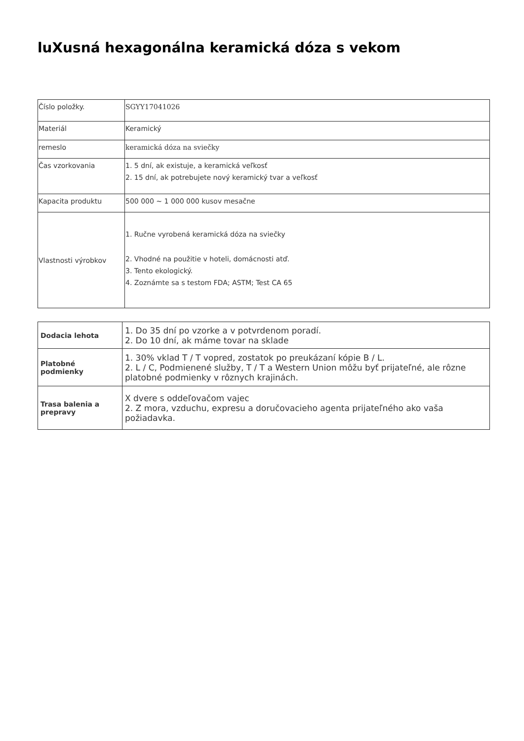luXusná hexagonálna keramická dóza s vekom
| Číslo položky. | SGYY17041026 |
| Materiál | Keramický |
| remeslo | keramická dóza na sviečky |
| Čas vzorkovania | 1. 5 dní, ak existuje, a keramická veľkosť 2. 15 dní, ak potrebujete nový keramický tvar a veľkosť |
| Kapacita produktu | 500 000 ~ 1 000 000 kusov mesačne |
| Vlastnosti výrobkov | 1. Ručne vyrobená keramická dóza na sviečky 2. Vhodné na použitie v hoteli, domácnosti atď. 3. Tento ekologický. 4. Zoznámte sa s testom FDA; ASTM; Test CA 65 |
| Dodacia lehota | 1. Do 35 dní po vzorke a v potvrdenom poradí. 2. Do 10 dní, ak máme tovar na sklade |
| Platobné podmienky | 1. 30% vklad T / T vopred, zostatok po preukázaní kópie B / L. 2. L / C, Podmienené služby, T / T a Western Union môžu byť prijateľné, ale rôzne platobné podmienky v rôznych krajinách. |
| Trasa balenia a prepravy | X dvere s oddeľovačom vajec 2. Z mora, vzduchu, expresu a doručovacieho agenta prijateľného ako vaša požiadavka. |